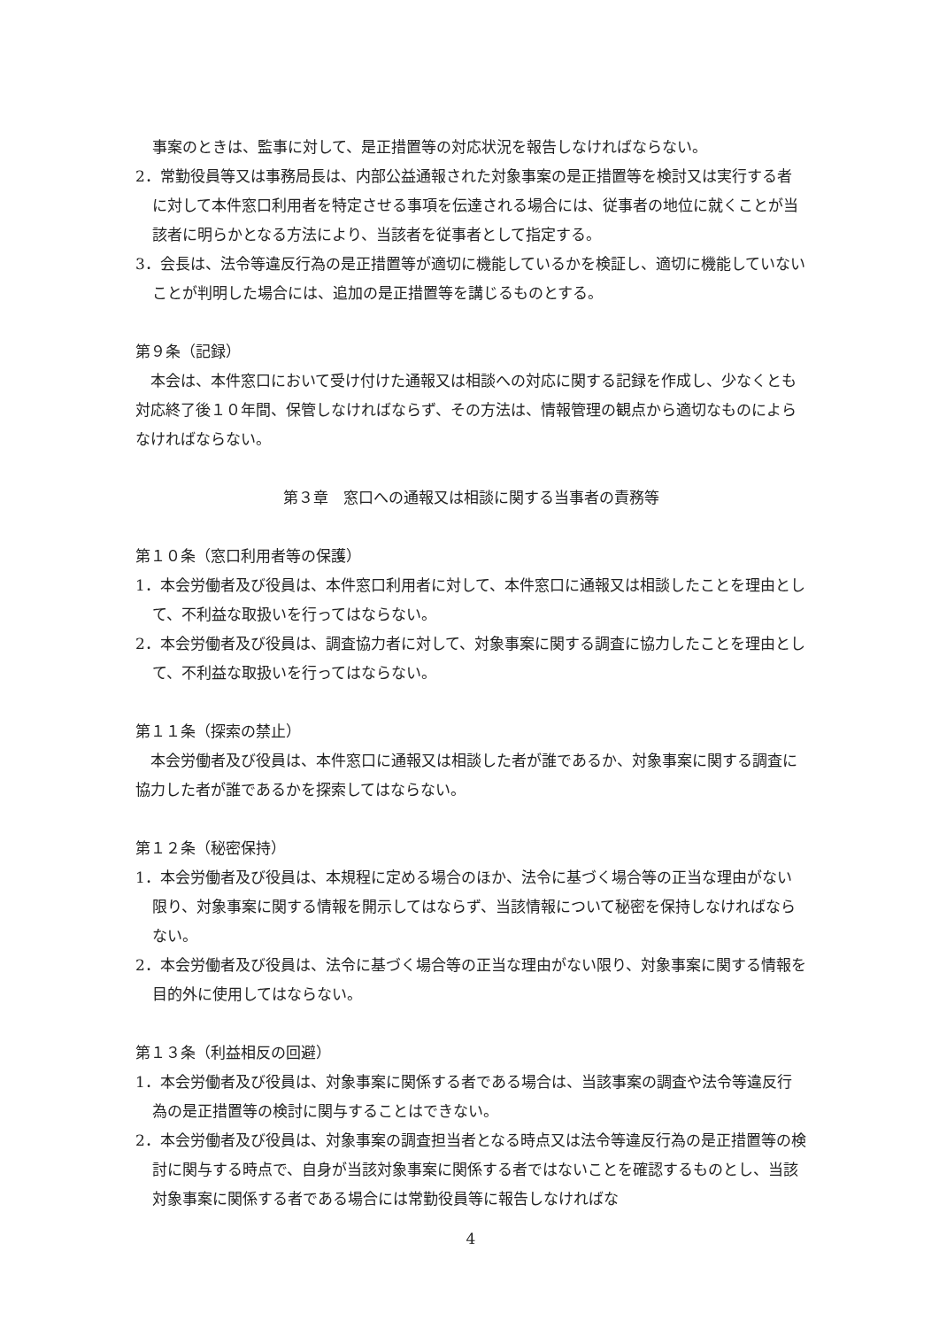事案のときは、監事に対して、是正措置等の対応状況を報告しなければならない。
2．常勤役員等又は事務局長は、内部公益通報された対象事案の是正措置等を検討又は実行する者に対して本件窓口利用者を特定させる事項を伝達される場合には、従事者の地位に就くことが当該者に明らかとなる方法により、当該者を従事者として指定する。
3．会長は、法令等違反行為の是正措置等が適切に機能しているかを検証し、適切に機能していないことが判明した場合には、追加の是正措置等を講じるものとする。
第９条（記録）
　本会は、本件窓口において受け付けた通報又は相談への対応に関する記録を作成し、少なくとも対応終了後１０年間、保管しなければならず、その方法は、情報管理の観点から適切なものによらなければならない。
第３章　窓口への通報又は相談に関する当事者の責務等
第１０条（窓口利用者等の保護）
1．本会労働者及び役員は、本件窓口利用者に対して、本件窓口に通報又は相談したことを理由として、不利益な取扱いを行ってはならない。
2．本会労働者及び役員は、調査協力者に対して、対象事案に関する調査に協力したことを理由として、不利益な取扱いを行ってはならない。
第１１条（探索の禁止）
　本会労働者及び役員は、本件窓口に通報又は相談した者が誰であるか、対象事案に関する調査に協力した者が誰であるかを探索してはならない。
第１２条（秘密保持）
1．本会労働者及び役員は、本規程に定める場合のほか、法令に基づく場合等の正当な理由がない限り、対象事案に関する情報を開示してはならず、当該情報について秘密を保持しなければならない。
2．本会労働者及び役員は、法令に基づく場合等の正当な理由がない限り、対象事案に関する情報を目的外に使用してはならない。
第１３条（利益相反の回避）
1．本会労働者及び役員は、対象事案に関係する者である場合は、当該事案の調査や法令等違反行為の是正措置等の検討に関与することはできない。
2．本会労働者及び役員は、対象事案の調査担当者となる時点又は法令等違反行為の是正措置等の検討に関与する時点で、自身が当該対象事案に関係する者ではないことを確認するものとし、当該対象事案に関係する者である場合には常勤役員等に報告しなければな
4